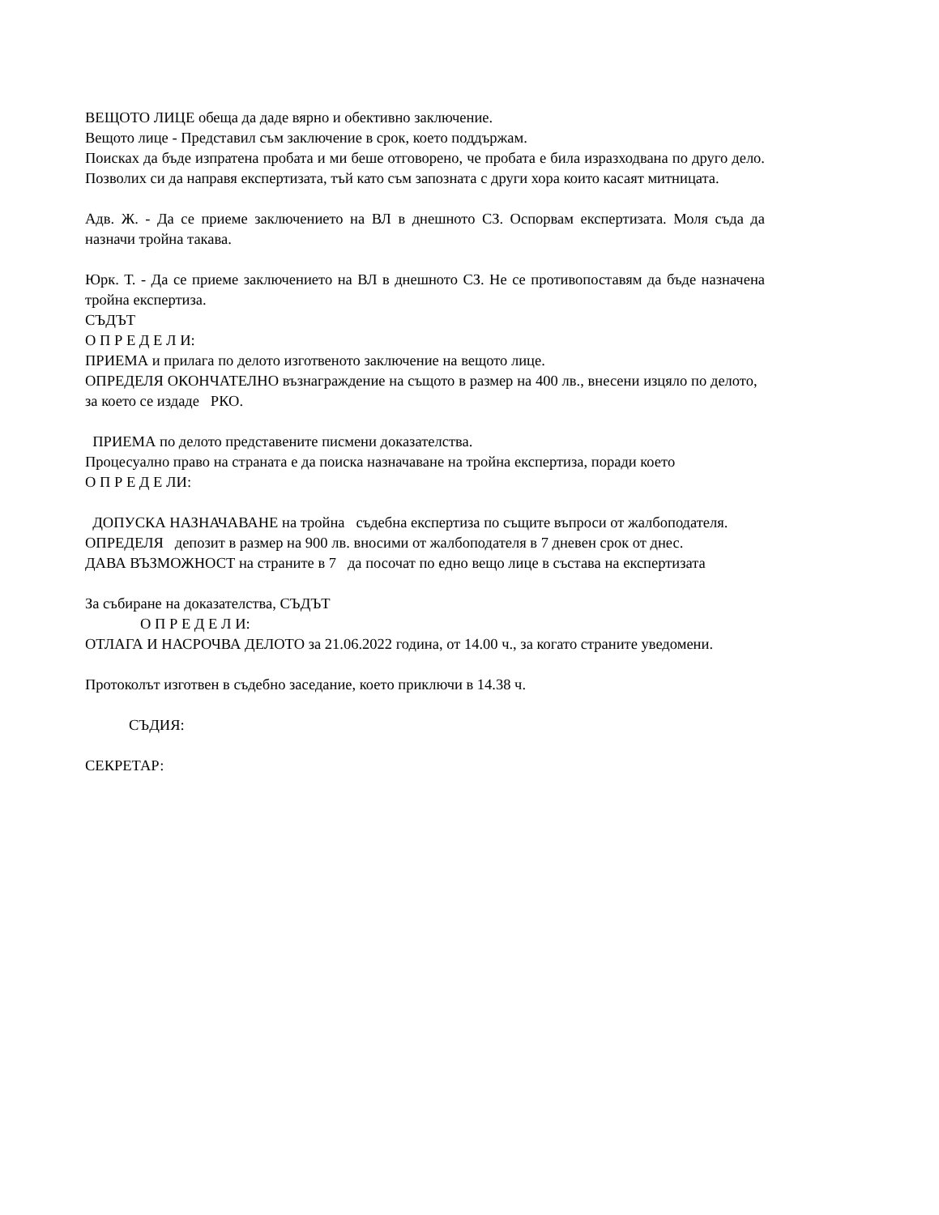ВЕЩОТО ЛИЦЕ обеща да даде вярно и обективно заключение.
Вещото лице - Представил съм заключение в срок, което поддържам.
Поисках да бъде изпратена пробата и ми беше отговорено, че пробата е била изразходвана по друго дело. Позволих си да направя експертизата, тъй като съм запозната с други хора които касаят митницата.
Адв. Ж. - Да се приеме заключението на ВЛ в днешното СЗ. Оспорвам експертизата. Моля съда да назначи тройна такава.
Юрк. Т. - Да се приеме заключението на ВЛ в днешното СЗ. Не се противопоставям да бъде назначена тройна експертиза.
СЪДЪТ
О П Р Е Д Е Л И:
ПРИЕМА и прилага по делото изготвеното заключение на вещото лице.
ОПРЕДЕЛЯ ОКОНЧАТЕЛНО възнаграждение на същото в размер на 400 лв., внесени изцяло по делото, за което се издаде РКО.
ПРИЕМА по делото представените писмени доказателства.
Процесуално право на страната е да поиска назначаване на тройна експертиза, поради което
О П Р Е Д Е ЛИ:
ДОПУСКА НАЗНАЧАВАНЕ на тройна съдебна експертиза по същите въпроси от жалбоподателя.
ОПРЕДЕЛЯ депозит в размер на 900 лв. вносими от жалбоподателя в 7 дневен срок от днес.
ДАВА ВЪЗМОЖНОСТ на страните в 7 да посочат по едно вещо лице в състава на експертизата
За събиране на доказателства, СЪДЪТ
О П Р Е Д Е Л И:
ОТЛАГА И НАСРОЧВА ДЕЛОТО за 21.06.2022 година, от 14.00 ч., за когато страните уведомени.
Протоколът изготвен в съдебно заседание, което приключи в 14.38 ч.
СЪДИЯ:
СЕКРЕТАР: